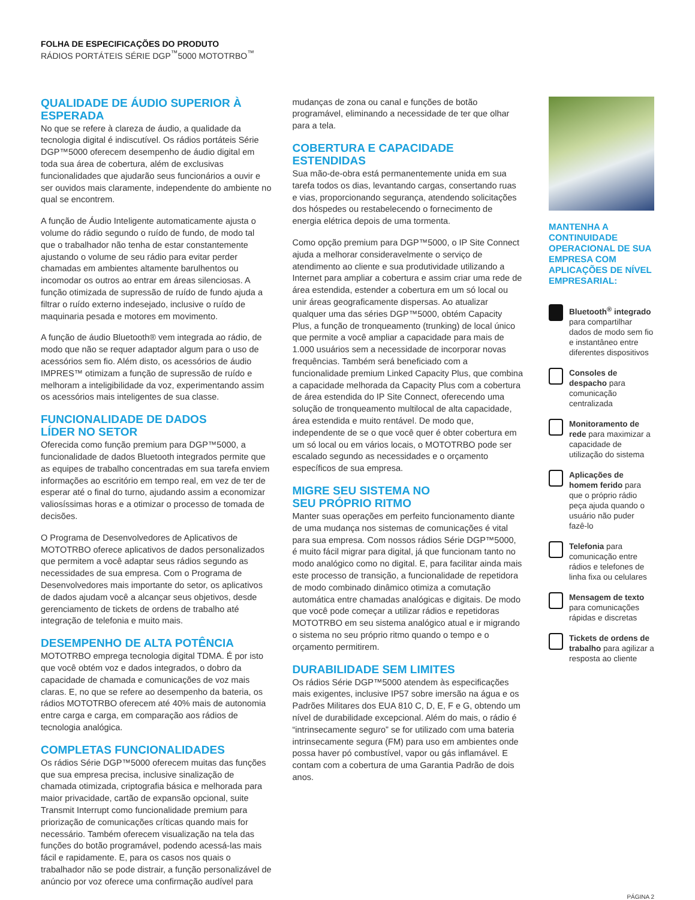FOLHA DE ESPECIFICAÇÕES DO PRODUTO
RÁDIOS PORTÁTEIS SÉRIE DGP<sup>™</sup>5000 MOTOTRBO<sup>™</sup>
QUALIDADE DE ÁUDIO SUPERIOR À ESPERADA
No que se refere à clareza de áudio, a qualidade da tecnologia digital é indiscutível. Os rádios portáteis Série DGP™5000 oferecem desempenho de áudio digital em toda sua área de cobertura, além de exclusivas funcionalidades que ajudarão seus funcionários a ouvir e ser ouvidos mais claramente, independente do ambiente no qual se encontrem.
A função de Áudio Inteligente automaticamente ajusta o volume do rádio segundo o ruído de fundo, de modo tal que o trabalhador não tenha de estar constantemente ajustando o volume de seu rádio para evitar perder chamadas em ambientes altamente barulhentos ou incomodar os outros ao entrar em áreas silenciosas. A função otimizada de supressão de ruído de fundo ajuda a filtrar o ruído externo indesejado, inclusive o ruído de maquinaria pesada e motores em movimento.
A função de áudio Bluetooth® vem integrada ao rádio, de modo que não se requer adaptador algum para o uso de acessórios sem fio. Além disto, os acessórios de áudio IMPRES™ otimizam a função de supressão de ruído e melhoram a inteligibilidade da voz, experimentando assim os acessórios mais inteligentes de sua classe.
FUNCIONALIDADE DE DADOS
LÍDER NO SETOR
Oferecida como função premium para DGP™5000, a funcionalidade de dados Bluetooth integrados permite que as equipes de trabalho concentradas em sua tarefa enviem informações ao escritório em tempo real, em vez de ter de esperar até o final do turno, ajudando assim a economizar valiosíssimas horas e a otimizar o processo de tomada de decisões.
O Programa de Desenvolvedores de Aplicativos de MOTOTRBO oferece aplicativos de dados personalizados que permitem a você adaptar seus rádios segundo as necessidades de sua empresa. Com o Programa de Desenvolvedores mais importante do setor, os aplicativos de dados ajudam você a alcançar seus objetivos, desde gerenciamento de tickets de ordens de trabalho até integração de telefonia e muito mais.
DESEMPENHO DE ALTA POTÊNCIA
MOTOTRBO emprega tecnologia digital TDMA. É por isto que você obtém voz e dados integrados, o dobro da capacidade de chamada e comunicações de voz mais claras. E, no que se refere ao desempenho da bateria, os rádios MOTOTRBO oferecem até 40% mais de autonomia entre carga e carga, em comparação aos rádios de tecnologia analógica.
COMPLETAS FUNCIONALIDADES
Os rádios Série DGP™5000 oferecem muitas das funções que sua empresa precisa, inclusive sinalização de chamada otimizada, criptografia básica e melhorada para maior privacidade, cartão de expansão opcional, suite Transmit Interrupt como funcionalidade premium para priorização de comunicações críticas quando mais for necessário. Também oferecem visualização na tela das funções do botão programável, podendo acessá-las mais fácil e rapidamente. E, para os casos nos quais o trabalhador não se pode distrair, a função personalizável de anúncio por voz oferece uma confirmação audível para
mudanças de zona ou canal e funções de botão programável, eliminando a necessidade de ter que olhar para a tela.
COBERTURA E CAPACIDADE ESTENDIDAS
Sua mão-de-obra está permanentemente unida em sua tarefa todos os dias, levantando cargas, consertando ruas e vias, proporcionando segurança, atendendo solicitações dos hóspedes ou restabelecendo o fornecimento de energia elétrica depois de uma tormenta.
Como opção premium para DGP™5000, o IP Site Connect ajuda a melhorar consideravelmente o serviço de atendimento ao cliente e sua produtividade utilizando a Internet para ampliar a cobertura e assim criar uma rede de área estendida, estender a cobertura em um só local ou unir áreas geograficamente dispersas. Ao atualizar qualquer uma das séries DGP™5000, obtém Capacity Plus, a função de tronqueamento (trunking) de local único que permite a você ampliar a capacidade para mais de 1.000 usuários sem a necessidade de incorporar novas frequências. Também será beneficiado com a funcionalidade premium Linked Capacity Plus, que combina a capacidade melhorada da Capacity Plus com a cobertura de área estendida do IP Site Connect, oferecendo uma solução de tronqueamento multilocal de alta capacidade, área estendida e muito rentável. De modo que, independente de se o que você quer é obter cobertura em um só local ou em vários locais, o MOTOTRBO pode ser escalado segundo as necessidades e o orçamento específicos de sua empresa.
MIGRE SEU SISTEMA NO
SEU PRÓPRIO RITMO
Manter suas operações em perfeito funcionamento diante de uma mudança nos sistemas de comunicações é vital para sua empresa. Com nossos rádios Série DGP™5000, é muito fácil migrar para digital, já que funcionam tanto no modo analógico como no digital. E, para facilitar ainda mais este processo de transição, a funcionalidade de repetidora de modo combinado dinâmico otimiza a comutação automática entre chamadas analógicas e digitais. De modo que você pode começar a utilizar rádios e repetidoras MOTOTRBO em seu sistema analógico atual e ir migrando o sistema no seu próprio ritmo quando o tempo e o orçamento permitirem.
DURABILIDADE SEM LIMITES
Os rádios Série DGP™5000 atendem às especificações mais exigentes, inclusive IP57 sobre imersão na água e os Padrões Militares dos EUA 810 C, D, E, F e G, obtendo um nível de durabilidade excepcional. Além do mais, o rádio é “intrinsecamente seguro” se for utilizado com uma bateria intrinsecamente segura (FM) para uso em ambientes onde possa haver pó combustível, vapor ou gás inflamável. E contam com a cobertura de uma Garantia Padrão de dois anos.
MANTENHA A CONTINUIDADE OPERACIONAL DE SUA EMPRESA COM APLICAÇÕES DE NÍVEL EMPRESARIAL:
Bluetooth<sup>®</sup> integrado para compartilhar dados de modo sem fio e instantâneo entre diferentes dispositivos
Consoles de despacho para comunicação centralizada
Monitoramento de rede para maximizar a capacidade de utilização do sistema
Aplicações de homem ferido para que o próprio rádio peça ajuda quando o usuário não puder fazê-lo
Telefonia para comunicação entre rádios e telefones de linha fixa ou celulares
Mensagem de texto para comunicações rápidas e discretas
Tickets de ordens de trabalho para agilizar a resposta ao cliente
PÁGINA 2